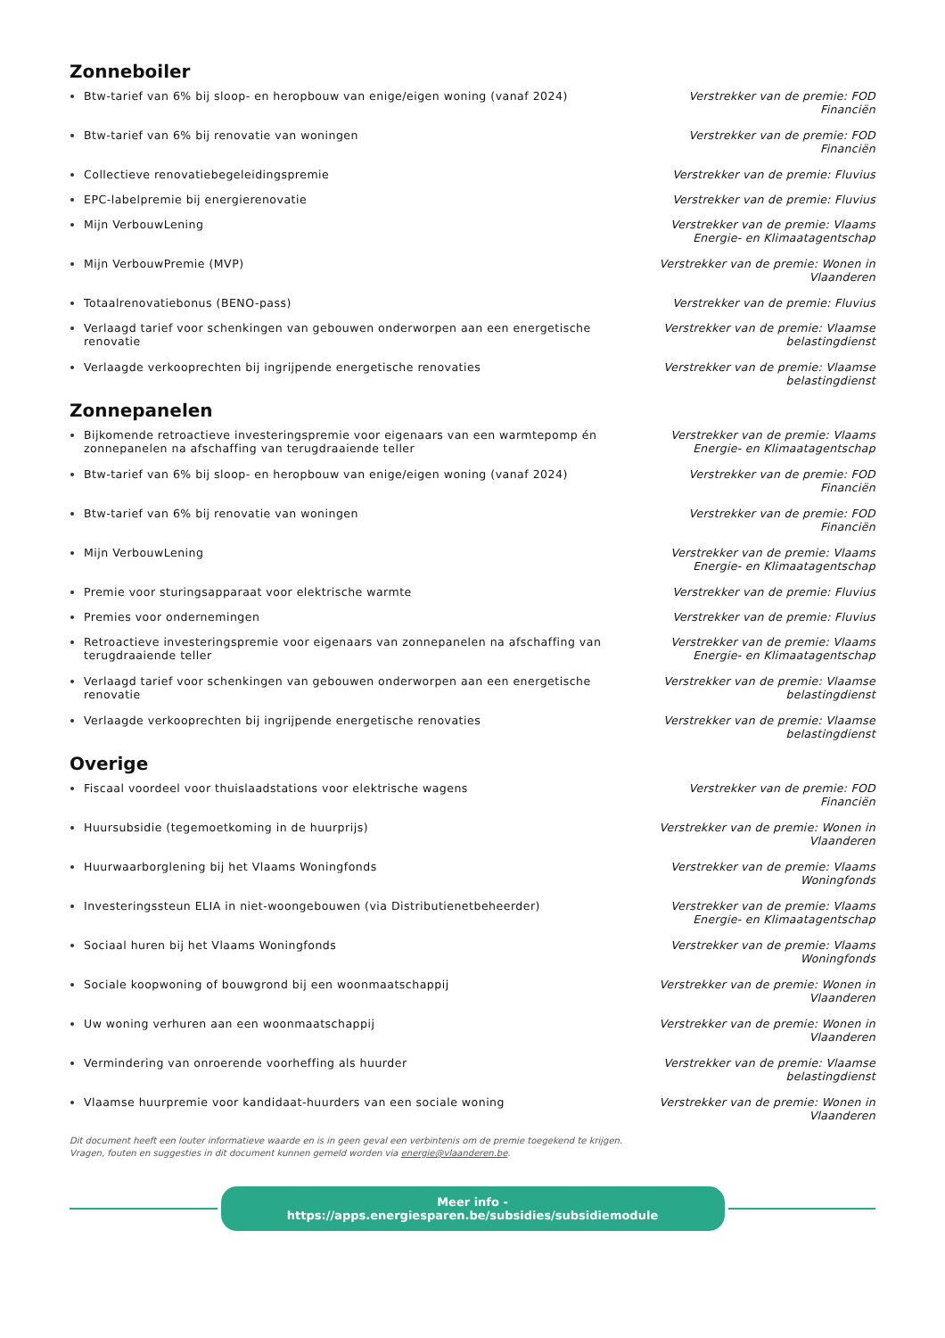Zonneboiler
Btw-tarief van 6% bij sloop- en heropbouw van enige/eigen woning (vanaf 2024)
Verstrekker van de premie: FOD Financiën
Btw-tarief van 6% bij renovatie van woningen Verstrekker van de premie: FOD Financiën
Collectieve renovatiebegeleidingspremie Verstrekker van de premie: Fluvius
EPC-labelpremie bij energierenovatie Verstrekker van de premie: Fluvius
Mijn VerbouwLening Verstrekker van de premie: Vlaams Energie- en Klimaatagentschap
Mijn VerbouwPremie (MVP) Verstrekker van de premie: Wonen in Vlaanderen
Totaalrenovatiebonus (BENO-pass) Verstrekker van de premie: Fluvius
Verlaagd tarief voor schenkingen van gebouwen onderworpen aan een energetische renovatie
Verstrekker van de premie: Vlaamse belastingdienst
Verlaagde verkooprechten bij ingrijpende energetische renovaties Verstrekker van de premie: Vlaamse belastingdienst
Zonnepanelen
Bijkomende retroactieve investeringspremie voor eigenaars van een warmtepomp én zonnepanelen na afschaffing van terugdraaiende teller
Verstrekker van de premie: Vlaams Energie- en Klimaatagentschap
Btw-tarief van 6% bij sloop- en heropbouw van enige/eigen woning (vanaf 2024)
Verstrekker van de premie: FOD Financiën
Btw-tarief van 6% bij renovatie van woningen Verstrekker van de premie: FOD Financiën
Mijn VerbouwLening Verstrekker van de premie: Vlaams Energie- en Klimaatagentschap
Premie voor sturingsapparaat voor elektrische warmte Verstrekker van de premie: Fluvius
Premies voor ondernemingen Verstrekker van de premie: Fluvius
Retroactieve investeringspremie voor eigenaars van zonnepanelen na afschaffing van terugdraaiende teller
Verstrekker van de premie: Vlaams Energie- en Klimaatagentschap
Verlaagd tarief voor schenkingen van gebouwen onderworpen aan een energetische renovatie
Verstrekker van de premie: Vlaamse belastingdienst
Verlaagde verkooprechten bij ingrijpende energetische renovaties Verstrekker van de premie: Vlaamse belastingdienst
Overige
Fiscaal voordeel voor thuislaadstations voor elektrische wagens Verstrekker van de premie: FOD Financiën
Huursubsidie (tegemoetkoming in de huurprijs) Verstrekker van de premie: Wonen in Vlaanderen
Huurwaarborglening bij het Vlaams Woningfonds Verstrekker van de premie: Vlaams Woningfonds
Investeringssteun ELIA in niet-woongebouwen (via Distributienetbeheerder) Verstrekker van de premie: Vlaams Energie- en Klimaatagentschap
Sociaal huren bij het Vlaams Woningfonds Verstrekker van de premie: Vlaams Woningfonds
Sociale koopwoning of bouwgrond bij een woonmaatschappij Verstrekker van de premie: Wonen in Vlaanderen
Uw woning verhuren aan een woonmaatschappij Verstrekker van de premie: Wonen in Vlaanderen
Vermindering van onroerende voorheffing als huurder Verstrekker van de premie: Vlaamse belastingdienst
Vlaamse huurpremie voor kandidaat-huurders van een sociale woning Verstrekker van de premie: Wonen in Vlaanderen
Dit document heeft een louter informatieve waarde en is in geen geval een verbintenis om de premie toegekend te krijgen.
Vragen, fouten en suggesties in dit document kunnen gemeld worden via energie@vlaanderen.be.
Meer info - https://apps.energiesparen.be/subsidies/subsidiemodule